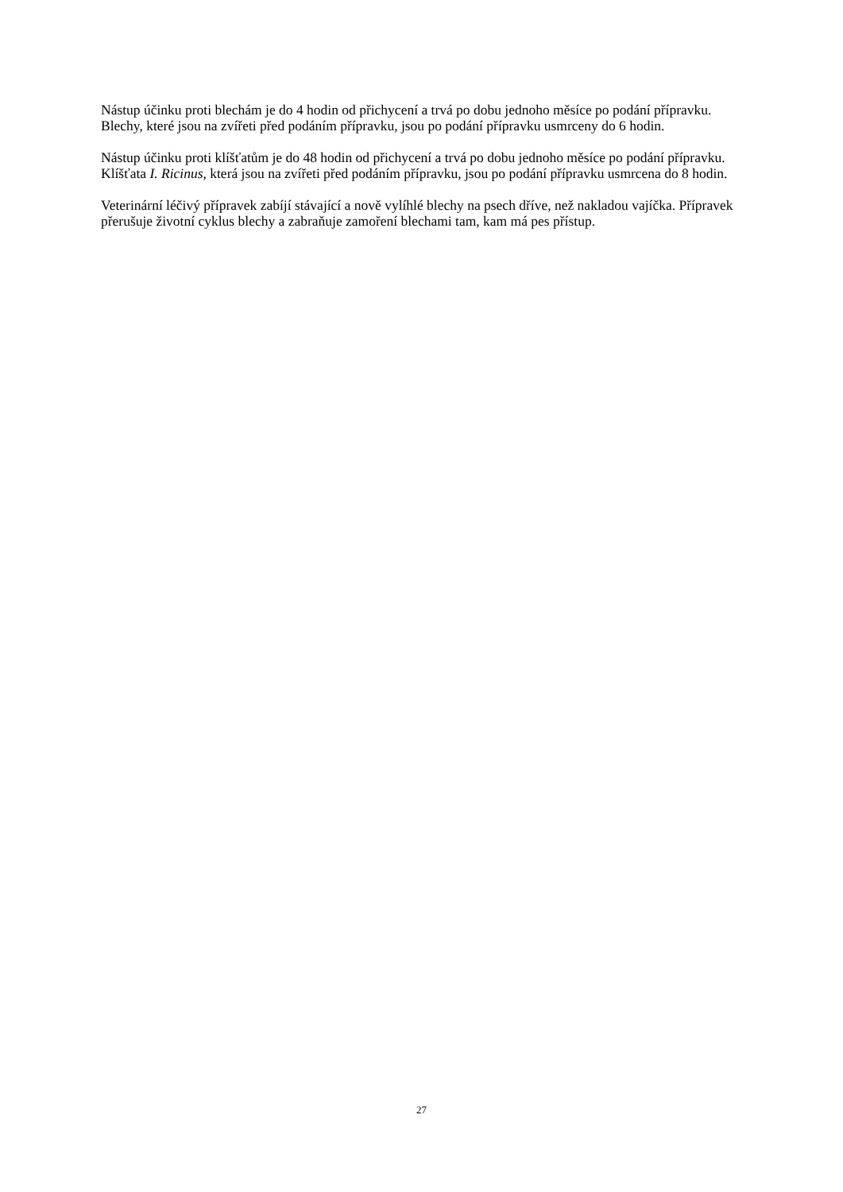Nástup účinku proti blechám je do 4 hodin od přichycení a trvá po dobu jednoho měsíce po podání přípravku. Blechy, které jsou na zvířeti před podáním přípravku, jsou po podání přípravku usmrceny do 6 hodin.
Nástup účinku proti klíšťatům je do 48 hodin od přichycení a trvá po dobu jednoho měsíce po podání přípravku. Klíšťata I. Ricinus, která jsou na zvířeti před podáním přípravku, jsou po podání přípravku usmrcena do 8 hodin.
Veterinární léčivý přípravek zabíjí stávající a nově vylíhlé blechy na psech dříve, než nakladou vajíčka. Přípravek přerušuje životní cyklus blechy a zabraňuje zamoření blechami tam, kam má pes přístup.
27